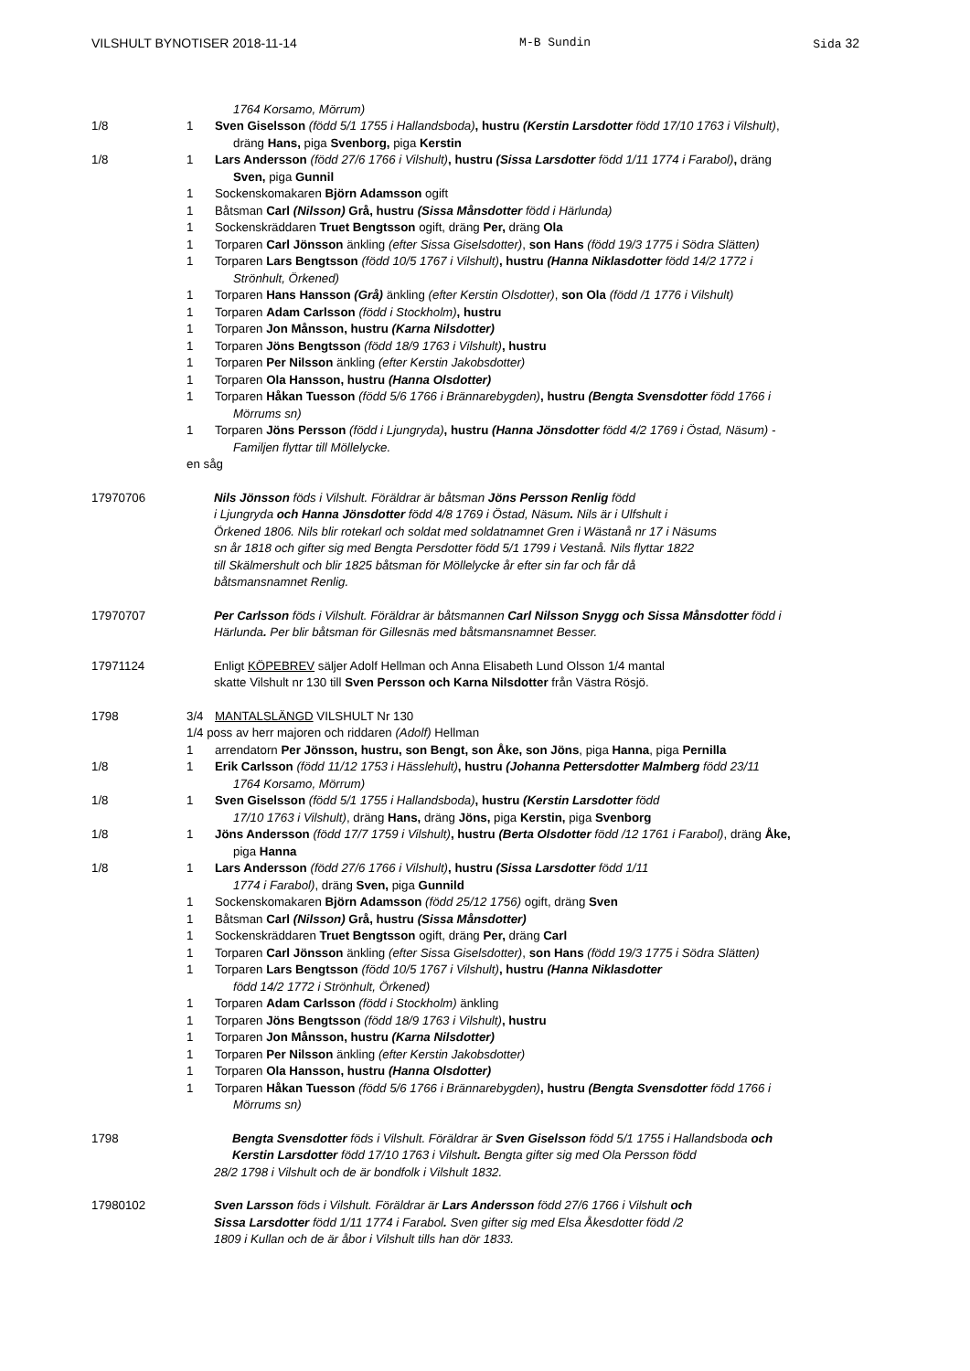VILSHULT BYNOTISER 2018-11-14 M-B Sundin Sida 32
1764 Korsamo, Mörrum)
1/8 1 Sven Giselsson (född 5/1 1755 i Hallandsboda), hustru (Kerstin Larsdotter född 17/10 1763 i Vilshult),
dräng Hans, piga Svenborg, piga Kerstin
1/8 1 Lars Andersson (född 27/6 1766 i Vilshult), hustru (Sissa Larsdotter född 1/11 1774 i Farabol), dräng
Sven, piga Gunnil
1 Sockenskomakaren Björn Adamsson ogift
1 Båtsman Carl (Nilsson) Grå, hustru (Sissa Månsdotter född i Härlunda)
1 Sockenskräddaren Truet Bengtsson ogift, dräng Per, dräng Ola
1 Torparen Carl Jönsson änkling (efter Sissa Giselsdotter), son Hans (född 19/3 1775 i Södra Slätten)
1 Torparen Lars Bengtsson (född 10/5 1767 i Vilshult), hustru (Hanna Niklasdotter född 14/2 1772 i
Strönhult, Örkened)
1 Torparen Hans Hansson (Grå) änkling (efter Kerstin Olsdotter), son Ola (född /1 1776 i Vilshult)
1 Torparen Adam Carlsson (född i Stockholm), hustru
1 Torparen Jon Månsson, hustru (Karna Nilsdotter)
1 Torparen Jöns Bengtsson (född 18/9 1763 i Vilshult), hustru
1 Torparen Per Nilsson änkling (efter Kerstin Jakobsdotter)
1 Torparen Ola Hansson, hustru (Hanna Olsdotter)
1 Torparen Håkan Tuesson (född 5/6 1766 i Brännarebygden), hustru (Bengta Svensdotter född 1766 i
Mörrums sn)
1 Torparen Jöns Persson (född i Ljungryda), hustru (Hanna Jönsdotter född 4/2 1769 i Östad, Näsum) -
Familjen flyttar till Möllelycke.
en såg
17970706 Nils Jönsson föds i Vilshult. Föräldrar är båtsman Jöns Persson Renlig född
i Ljungryda och Hanna Jönsdotter född 4/8 1769 i Östad, Näsum. Nils är i Ulfshult i
Örkened 1806. Nils blir rotekarl och soldat med soldatnamnet Gren i Wästanå nr 17 i Näsums
sn år 1818 och gifter sig med Bengta Persdotter född 5/1 1799 i Vestanå. Nils flyttar 1822
till Skälmershult och blir 1825 båtsman för Möllelycke år efter sin far och får då
båtsmansnamnet Renlig.
17970707 Per Carlsson föds i Vilshult. Föräldrar är båtsmannen Carl Nilsson Snygg och Sissa Månsdotter född i
Härlunda. Per blir båtsman för Gillesnäs med båtsmansnamnet Besser.
17971124 Enligt KÖPEBREV säljer Adolf Hellman och Anna Elisabeth Lund Olsson 1/4 mantal
skatte Vilshult nr 130 till Sven Persson och Karna Nilsdotter från Västra Rösjö.
1798 3/4 MANTALSLÄNGD VILSHULT Nr 130
1/4 poss av herr majoren och riddaren (Adolf) Hellman
1 arrendatorn Per Jönsson, hustru, son Bengt, son Åke, son Jöns, piga Hanna, piga Pernilla
1/8 1 Erik Carlsson (född 11/12 1753 i Hässlehult), hustru (Johanna Pettersdotter Malmberg född 23/11
1764 Korsamo, Mörrum)
1/8 1 Sven Giselsson (född 5/1 1755 i Hallandsboda), hustru (Kerstin Larsdotter född
17/10 1763 i Vilshult), dräng Hans, dräng Jöns, piga Kerstin, piga Svenborg
1/8 1 Jöns Andersson (född 17/7 1759 i Vilshult), hustru (Berta Olsdotter född /12 1761 i Farabol), dräng Åke,
piga Hanna
1/8 1 Lars Andersson (född 27/6 1766 i Vilshult), hustru (Sissa Larsdotter född 1/11
1774 i Farabol), dräng Sven, piga Gunnild
1 Sockenskomakaren Björn Adamsson (född 25/12 1756) ogift, dräng Sven
1 Båtsman Carl (Nilsson) Grå, hustru (Sissa Månsdotter)
1 Sockenskräddaren Truet Bengtsson ogift, dräng Per, dräng Carl
1 Torparen Carl Jönsson änkling (efter Sissa Giselsdotter), son Hans (född 19/3 1775 i Södra Slätten)
1 Torparen Lars Bengtsson (född 10/5 1767 i Vilshult), hustru (Hanna Niklasdotter
född 14/2 1772 i Strönhult, Örkened)
1 Torparen Adam Carlsson (född i Stockholm) änkling
1 Torparen Jöns Bengtsson (född 18/9 1763 i Vilshult), hustru
1 Torparen Jon Månsson, hustru (Karna Nilsdotter)
1 Torparen Per Nilsson änkling (efter Kerstin Jakobsdotter)
1 Torparen Ola Hansson, hustru (Hanna Olsdotter)
1 Torparen Håkan Tuesson (född 5/6 1766 i Brännarebygden), hustru (Bengta Svensdotter född 1766 i
Mörrums sn)
1798 Bengta Svensdotter föds i Vilshult. Föräldrar är Sven Giselsson född 5/1 1755 i Hallandsboda och
Kerstin Larsdotter född 17/10 1763 i Vilshult. Bengta gifter sig med Ola Persson född
28/2 1798 i Vilshult och de är bondfolk i Vilshult 1832.
17980102 Sven Larsson föds i Vilshult. Föräldrar är Lars Andersson född 27/6 1766 i Vilshult och
Sissa Larsdotter född 1/11 1774 i Farabol. Sven gifter sig med Elsa Åkesdotter född /2
1809 i Kullan och de är åbor i Vilshult tills han dör 1833.